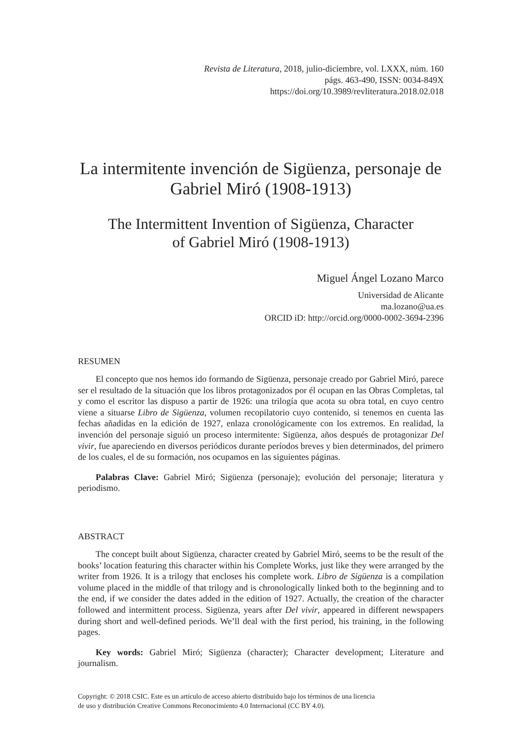Revista de Literatura, 2018, julio-diciembre, vol. LXXX, núm. 160
págs. 463-490, ISSN: 0034-849X
https://doi.org/10.3989/revliteratura.2018.02.018
La intermitente invención de Sigüenza, personaje de Gabriel Miró (1908-1913)
The Intermittent Invention of Sigüenza, Character
of Gabriel Miró (1908-1913)
Miguel Ángel Lozano Marco
Universidad de Alicante
ma.lozano@ua.es
ORCID iD: http://orcid.org/0000-0002-3694-2396
RESUMEN
El concepto que nos hemos ido formando de Sigüenza, personaje creado por Gabriel Miró, parece ser el resultado de la situación que los libros protagonizados por él ocupan en las Obras Completas, tal y como el escritor las dispuso a partir de 1926: una trilogía que acota su obra total, en cuyo centro viene a situarse Libro de Sigüenza, volumen recopilatorio cuyo contenido, si tenemos en cuenta las fechas añadidas en la edición de 1927, enlaza cronológicamente con los extremos. En realidad, la invención del personaje siguió un proceso intermitente: Sigüenza, años después de protagonizar Del vivir, fue apareciendo en diversos periódicos durante períodos breves y bien determinados, del primero de los cuales, el de su formación, nos ocupamos en las siguientes páginas.
Palabras Clave: Gabriel Miró; Sigüenza (personaje); evolución del personaje; literatura y periodismo.
ABSTRACT
The concept built about Sigüenza, character created by Gabriel Miró, seems to be the result of the books’ location featuring this character within his Complete Works, just like they were arranged by the writer from 1926. It is a trilogy that encloses his complete work. Libro de Sigüenza is a compilation volume placed in the middle of that trilogy and is chronologically linked both to the beginning and to the end, if we consider the dates added in the edition of 1927. Actually, the creation of the character followed and intermittent process. Sigüenza, years after Del vivir, appeared in different newspapers during short and well-defined periods. We’ll deal with the first period, his training, in the following pages.
Key words: Gabriel Miró; Sigüenza (character); Character development; Literature and journalism.
Copyright: © 2018 CSIC. Este es un artículo de acceso abierto distribuido bajo los términos de una licencia
de uso y distribución Creative Commons Reconocimiento 4.0 Internacional (CC BY 4.0).